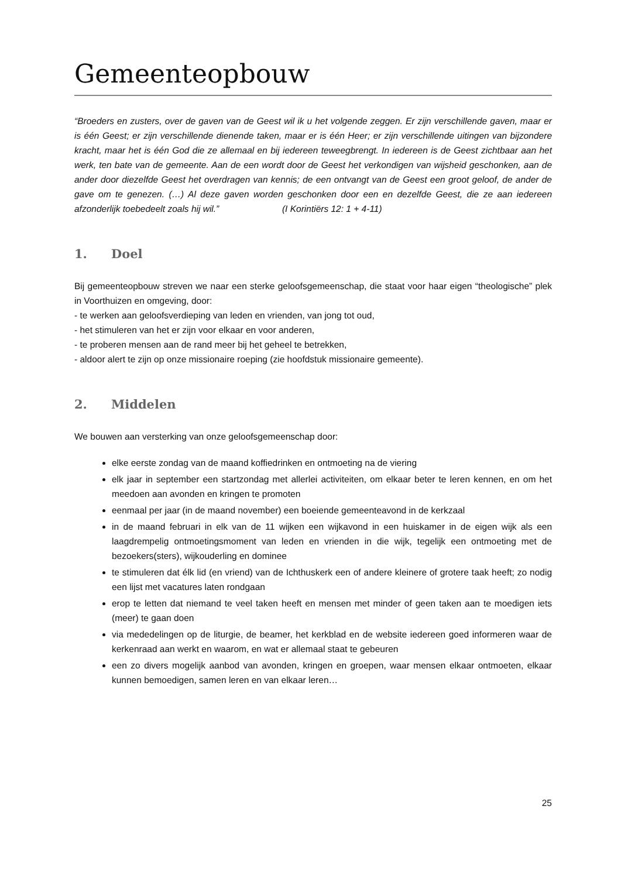Gemeenteopbouw
“Broeders en zusters, over de gaven van de Geest wil ik u het volgende zeggen. Er zijn verschillende gaven, maar er is één Geest; er zijn verschillende dienende taken, maar er is één Heer; er zijn verschillende uitingen van bijzondere kracht, maar het is één God die ze allemaal en bij iedereen teweegbrengt. In iedereen is de Geest zichtbaar aan het werk, ten bate van de gemeente. Aan de een wordt door de Geest het verkondigen van wijsheid geschonken, aan de ander door diezelfde Geest het overdragen van kennis; de een ontvangt van de Geest een groot geloof, de ander de gave om te genezen. (…) Al deze gaven worden geschonken door een en dezelfde Geest, die ze aan iedereen afzonderlijk toebedeelt zoals hij wil.” (I Korintiërs 12: 1 + 4-11)
1. Doel
Bij gemeenteopbouw streven we naar een sterke geloofsgemeenschap, die staat voor haar eigen “theologische” plek in Voorthuizen en omgeving, door:
- te werken aan geloofsverdieping van leden en vrienden, van jong tot oud,
- het stimuleren van het er zijn voor elkaar en voor anderen,
- te proberen mensen aan de rand meer bij het geheel te betrekken,
- aldoor alert te zijn op onze missionaire roeping (zie hoofdstuk missionaire gemeente).
2. Middelen
We bouwen aan versterking van onze geloofsgemeenschap door:
elke eerste zondag van de maand koffiedrinken en ontmoeting na de viering
elk jaar in september een startzondag met allerlei activiteiten, om elkaar beter te leren kennen, en om het meedoen aan avonden en kringen te promoten
eenmaal per jaar (in de maand november) een boeiende gemeenteavond in de kerkzaal
in de maand februari in elk van de 11 wijken een wijkavond in een huiskamer in de eigen wijk als een laagdrempelig ontmoetingsmoment van leden en vrienden in die wijk, tegelijk een ontmoeting met de bezoekers(sters), wijkouderling en dominee
te stimuleren dat élk lid (en vriend) van de Ichthuskerk een of andere kleinere of grotere taak heeft; zo nodig een lijst met vacatures laten rondgaan
erop te letten dat niemand te veel taken heeft en mensen met minder of geen taken aan te moedigen iets (meer) te gaan doen
via mededelingen op de liturgie, de beamer, het kerkblad en de website iedereen goed informeren waar de kerkenraad aan werkt en waarom, en wat er allemaal staat te gebeuren
een zo divers mogelijk aanbod van avonden, kringen en groepen, waar mensen elkaar ontmoeten, elkaar kunnen bemoedigen, samen leren en van elkaar leren…
25